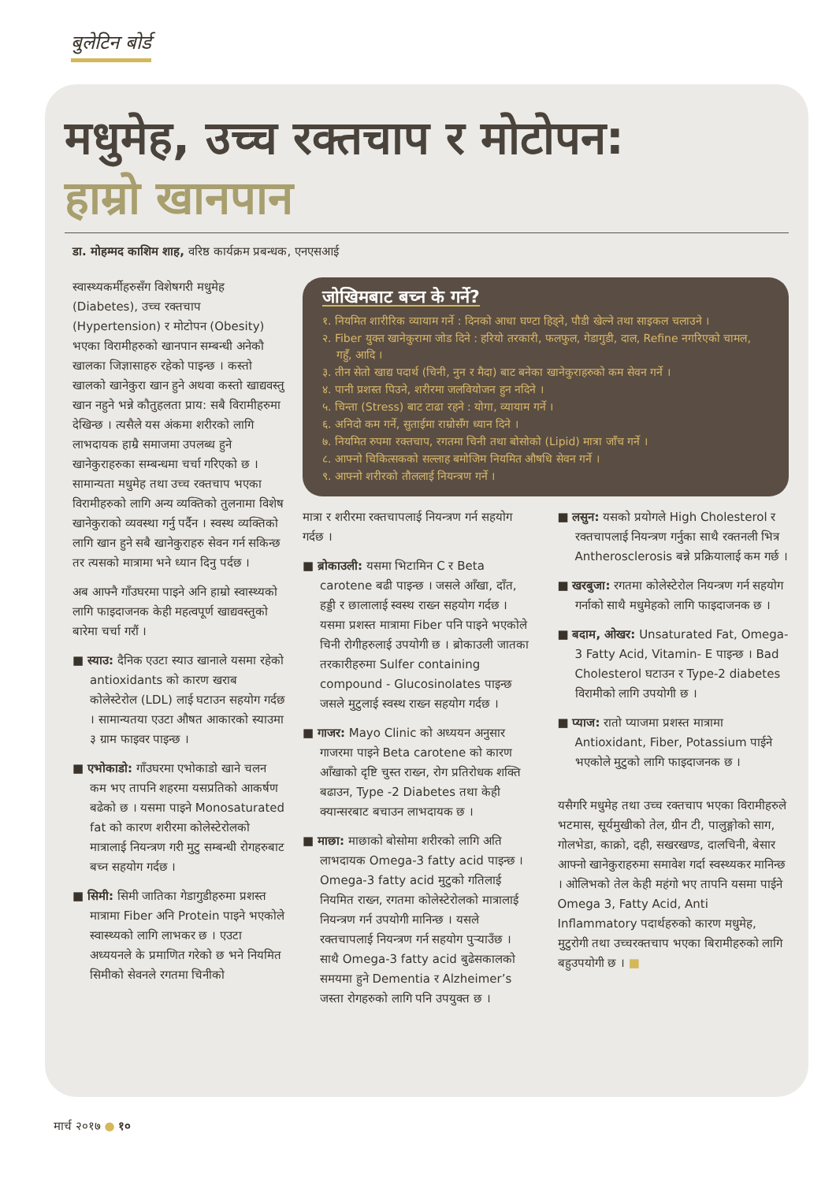बुलेटिन बोर्ड
मधुमेह, उच्च रक्तचाप र मोटोपन:
हाम्रो खानपान
डा. मोहम्मद काशिम शाह, वरिष्ठ कार्यक्रम प्रबन्धक, एनएसआई
स्वास्थ्यकर्मीहरुसँग विशेषगरी मधुमेह (Diabetes), उच्च रक्तचाप (Hypertension) र मोटोपन (Obesity) भएका विरामीहरुको खानपान सम्बन्धी अनेकौ खालका जिज्ञासाहरु रहेको पाइन्छ । कस्तो खालको खानेकुरा खान हुने अथवा कस्तो खाद्यवस्तु खान नहुने भन्ने कौतुहलता प्राय: सबै विरामीहरुमा देखिन्छ । त्यसैले यस अंकमा शरीरको लागि लाभदायक हाम्रै समाजमा उपलब्ध हुने खानेकुराहरुका सम्बन्धमा चर्चा गरिएको छ । सामान्यता मधुमेह तथा उच्च रक्तचाप भएका विरामीहरुको लागि अन्य व्यक्तिको तुलनामा विशेष खानेकुराको व्यवस्था गर्नु पर्दैन । स्वस्थ व्यक्तिको लागि खान हुने सबै खानेकुराहरु सेवन गर्न सकिन्छ तर त्यसको मात्रामा भने ध्यान दिनु पर्दछ ।
अब आफ्नै गाँउघरमा पाइने अनि हाम्रो स्वास्थ्यको लागि फाइदाजनक केही महत्वपूर्ण खाद्यवस्तुको बारेमा चर्चा गरौं ।
■ स्याउ: दैनिक एउटा स्याउ खानाले यसमा रहेको antioxidants को कारण खराब कोलेस्टेरोल (LDL) लाई घटाउन सहयोग गर्दछ । सामान्यतया एउटा औषत आकारको स्याउमा ३ ग्राम फाइवर पाइन्छ ।
■ एभोकाडो: गाँउघरमा एभोकाडो खाने चलन कम भए तापनि शहरमा यसप्रतिको आकर्षण बढेको छ । यसमा पाइने Monosaturated fat को कारण शरीरमा कोलेस्टेरोलको मात्रालाई नियन्त्रण गरी मुटु सम्बन्धी रोगहरुबाट बच्न सहयोग गर्दछ ।
■ सिमी: सिमी जातिका गेडागुडीहरुमा प्रशस्त मात्रामा Fiber अनि Protein पाइने भएकोले स्वास्थ्यको लागि लाभकर छ । एउटा अध्ययनले के प्रमाणित गरेको छ भने नियमित सिमीको सेवनले रगतमा चिनीको
जोखिमबाट बच्न के गर्ने?
१. नियमित शारीरिक व्यायाम गर्ने : दिनको आधा घण्टा हिड्ने, पौडी खेल्ने तथा साइकल चलाउने ।
२. Fiber युक्त खानेकुरामा जोड दिने : हरियो तरकारी, फलफुल, गेडागुडी, दाल, Refine नगरिएको चामल, गहुँ, आदि ।
३. तीन सेतो खाद्य पदार्थ (चिनी, नुन र मैदा) बाट बनेका खानेकुराहरुको कम सेवन गर्ने ।
४. पानी प्रशस्त पिउने, शरीरमा जलवियोजन हुन नदिने ।
५. चिन्ता (Stress) बाट टाढा रहने : योगा, व्यायाम गर्ने ।
६. अनिदो कम गर्ने, सुताईमा राम्रोसँग ध्यान दिने ।
७. नियमित रुपमा रक्तचाप, रगतमा चिनी तथा बोसोको (Lipid) मात्रा जाँच गर्ने ।
८. आफ्नो चिकित्सकको सल्लाह बमोजिम नियमित औषधि सेवन गर्ने ।
९. आफ्नो शरीरको तौललाई नियन्त्रण गर्ने ।
मात्रा र शरीरमा रक्तचापलाई नियन्त्रण गर्न सहयोग गर्दछ ।
■ ब्रोकाउली: यसमा भिटामिन C र Beta carotene बढी पाइन्छ । जसले आँखा, दाँत, हड्डी र छालालाई स्वस्थ राख्न सहयोग गर्दछ । यसमा प्रशस्त मात्रामा Fiber पनि पाइने भएकोले चिनी रोगीहरुलाई उपयोगी छ । ब्रोकाउली जातका तरकारीहरुमा Sulfer containing compound - Glucosinolates पाइन्छ जसले मुटुलाई स्वस्थ राख्न सहयोग गर्दछ ।
■ गाजर: Mayo Clinic को अध्ययन अनुसार गाजरमा पाइने Beta carotene को कारण आँखाको दृष्टि चुस्त राख्न, रोग प्रतिरोधक शक्ति बढाउन, Type -2 Diabetes तथा केही क्यान्सरबाट बचाउन लाभदायक छ ।
■ माछा: माछाको बोसोमा शरीरको लागि अति लाभदायक Omega-3 fatty acid पाइन्छ । Omega-3 fatty acid मुटुको गतिलाई नियमित राख्न, रगतमा कोलेस्टेरोलको मात्रालाई नियन्त्रण गर्न उपयोगी मानिन्छ । यसले रक्तचापलाई नियन्त्रण गर्न सहयोग पुर्‍याउँछ । साथै Omega-3 fatty acid बुढेसकालको समयमा हुने Dementia र Alzheimer’s जस्ता रोगहरुको लागि पनि उपयुक्त छ ।
■ लसुन: यसको प्रयोगले High Cholesterol र रक्तचापलाई नियन्त्रण गर्नुका साथै रक्तनली भित्र Antherosclerosis बन्ने प्रक्रियालाई कम गर्छ ।
■ खरबुजा: रगतमा कोलेस्टेरोल नियन्त्रण गर्न सहयोग गर्नाको साथै मधुमेहको लागि फाइदाजनक छ ।
■ बदाम, ओखर: Unsaturated Fat, Omega-3 Fatty Acid, Vitamin- E पाइन्छ । Bad Cholesterol घटाउन र Type-2 diabetes विरामीको लागि उपयोगी छ ।
■ प्याज: रातो प्याजमा प्रशस्त मात्रामा Antioxidant, Fiber, Potassium पाईने भएकोले मुटुको लागि फाइदाजनक छ ।
यसैगरि मधुमेह तथा उच्च रक्तचाप भएका विरामीहरुले भटमास, सूर्यमुखीको तेल, ग्रीन टी, पालुङ्गोको साग, गोलभेडा, काक्रो, दही, सखरखण्ड, दालचिनी, बेसार आफ्नो खानेकुराहरुमा समावेश गर्दा स्वस्थ्यकर मानिन्छ । ओलिभको तेल केही महंगो भए तापनि यसमा पाईने Omega 3, Fatty Acid, Anti Inflammatory पदार्थहरुको कारण मधुमेह, मुटुरोगी तथा उच्चरक्तचाप भएका बिरामीहरुको लागि बहुउपयोगी छ । ■
मार्च २०१७ ● १०